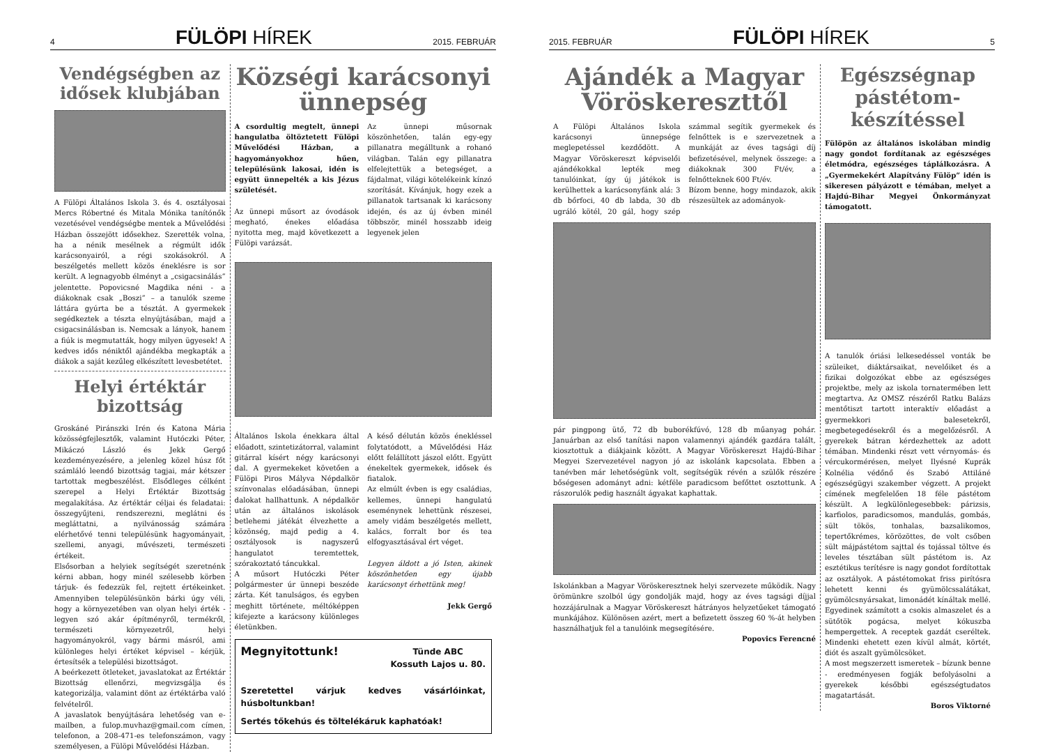4 FÜLÖPI HÍREK 2015. FEBRUÁR
Vendégségben az idősek klubjában
A Fülöpi Általános Iskola 3. és 4. osztályosai Mercs Róbertné és Mitala Mónika tanítónők vezetésével vendégségbe mentek a Művelődési Házban összejött idősekhez. Szerették volna, ha a nénik mesélnek a régmúlt idők karácsonyairól, a régi szokásokról. A beszélgetés mellett közös éneklésre is sor került. A legnagyobb élményt a „csigacsinálás” jelentette. Popovicsné Magdika néni - a diákoknak csak „Boszi” – a tanulók szeme láttára gyúrta be a tésztát. A gyermekek segédkeztek a tészta elnyújtásában, majd a csigacsinálásban is. Nemcsak a lányok, hanem a fiúk is megmutatták, hogy milyen ügyesek! A kedves idős néniktől ajándékba megkapták a diákok a saját kezűleg elkészített levesbetétet.
Helyi értéktár bizottság
Groskáné Piránszki Irén és Katona Mária közösségfejlesztők, valamint Hutóczki Péter, Mikáczó László és Jekk Gergő kezdeményezésére, a jelenleg közel húsz főt számláló leendő bizottság tagjai, már kétszer tartottak megbeszélést. Elsődleges célként szerepel a Helyi Értéktár Bizottság megalakítása. Az értéktár céljai és feladatai: összegyűjteni, rendszerezni, meglátni és megláttatni, a nyilvánosság számára elérhetővé tenni településünk hagyományait, szellemi, anyagi, művészeti, természeti értékeit.
Elsősorban a helyiek segítségét szeretnénk kérni abban, hogy minél szélesebb körben tárjuk- és fedezzük fel, rejtett értékeinket. Amennyiben településünkön bárki úgy véli, hogy a környezetében van olyan helyi érték - legyen szó akár építményről, termékről, természeti környezetről, helyi hagyományokról, vagy bármi másról, ami különleges helyi értéket képvisel – kérjük, értesítsék a települési bizottságot.
A beérkezett ötleteket, javaslatokat az Értéktár Bizottság ellenőrzi, megvizsgálja és kategorizálja, valamint dönt az értéktárba való felvételről.
A javaslatok benyújtására lehetőség van e-mailben, a fulop.muvhaz@gmail.com címen, telefonon, a 208-471-es telefonszámon, vagy személyesen, a Fülöpi Művelődési Házban.
Községi karácsonyi ünnepség
A csordultig megtelt, ünnepi hangulatba öltöztetett Fülöpi Művelődési Házban, a hagyományokhoz hűen, településünk lakosai, idén is együtt ünnepelték a kis Jézus születését.
Az ünnepi műsort az óvodások megható, énekes előadása nyitotta meg, majd következett a Fülöpi varázsát.
Az ünnepi műsornak köszönhetően, talán egy-egy pillanatra megálltunk a rohanó világban. Talán egy pillanatra elfelejtettük a betegséget, a fájdalmat, világi kötelékeink kínzó szorítását. Kívánjuk, hogy ezek a pillanatok tartsanak ki karácsony idején, és az új évben minél többször, minél hosszabb ideig legyenek jelen
Általános Iskola énekkara által előadott, szintetizátorral, valamint gitárral kísért négy karácsonyi dal. A gyermekeket követően a Fülöpi Piros Mályva Népdalkör színvonalas előadásában, ünnepi dalokat hallhattunk. A népdalkör után az általános iskolások betlehemi játékát élvezhette a közönség, majd pedig a 4. osztályosok is nagyszerű hangulatot teremtettek, szórakoztató táncukkal.
A műsort Hutóczki Péter polgármester úr ünnepi beszéde zárta. Két tanulságos, és egyben meghitt története, méltóképpen kifejezte a karácsony különleges életünkben.
A késő délután közös énekléssel folytatódott, a Művelődési Ház előtt felállított jászol előtt. Együtt énekeltek gyermekek, idősek és fiatalok.
Az elmúlt évben is egy családias, kellemes, ünnepi hangulatú eseménynek lehettünk részesei, amely vidám beszélgetés mellett, kalács, forralt bor és tea elfogyasztásával ért véget.
Legyen áldott a jó Isten, akinek köszönhetően egy újabb karácsonyt érhettünk meg!
Jekk Gergő
Megnyitottunk! Tünde ABC
Kossuth Lajos u. 80.
Szeretettel várjuk kedves vásárlóinkat, húsboltunkban!
Sertés tőkehús és töltelékáruk kaphatóak!
2015. FEBRUÁR FÜLÖPI HÍREK 5
Ajándék a Magyar Vöröskereszttől
A Fülöpi Általános Iskola karácsonyi ünnepsége meglepetéssel kezdődött. A Magyar Vöröskereszt képviselői ajándékokkal lepték meg tanulóinkat, így új játékok is kerülhettek a karácsonyfánk alá: 3 db bőrfoci, 40 db labda, 30 db ugráló kötél, 20 gál, hogy szép számmal segítik gyermekek és felnőttek is e szervezetnek a munkáját az éves tagsági díj befizetésével, melynek összege: a diákoknak 300 Ft/év, a felnőtteknek 600 Ft/év.
Bízom benne, hogy mindazok, akik részesültek az adományok-
pár pingpong ütő, 72 db buborékfúvó, 128 db műanyag pohár. Januárban az első tanítási napon valamennyi ajándék gazdára talált, kiosztottuk a diákjaink között. A Magyar Vöröskereszt Hajdú-Bihar Megyei Szervezetével nagyon jó az iskolánk kapcsolata. Ebben a tanévben már lehetőségünk volt, segítségük révén a szülők részére bőségesen adományt adni: kétféle paradicsom befőttet osztottunk. A rászorulók pedig használt ágyakat kaphattak.
Iskolánkban a Magyar Vöröskeresztnek helyi szervezete működik. Nagy örömünkre szolból úgy gondolják majd, hogy az éves tagsági díjjal hozzájárulnak a Magyar Vöröskereszt hátrányos helyzetűeket támogató munkájához. Különösen azért, mert a befizetett összeg 60 %-át helyben használhatjuk fel a tanulóink megsegítésére.
Popovics Ferencné
Egészségnap pástétom-készítéssel
Fülöpön az általános iskolában mindig nagy gondot fordítanak az egészséges életmódra, egészséges táplálkozásra. A „Gyermekekért Alapítvány Fülöp” idén is sikeresen pályázott e témában, melyet a Hajdú-Bihar Megyei Önkormányzat támogatott.
A tanulók óriási lelkesedéssel vonták be szüleiket, diáktársaikat, nevelőiket és a fizikai dolgozókat ebbe az egészséges projektbe, mely az iskola tornatermében lett megtartva. Az OMSZ részéről Ratku Balázs mentőtiszt tartott interaktív előadást a gyermekkori balesetekről, megbetegedésekről és a megelőzésről. A gyerekek bátran kérdezhettek az adott témában. Mindenki részt vett vérnyomás- és vércukormérésen, melyet Ilyésné Kuprák Kolnélia védőnő és Szabó Attiláné egészségügyi szakember végzett. A projekt címének megfelelően 18 féle pástétom készült. A legkülönlegesebbek: párizsis, karfiolos, paradicsomos, mandulás, gombás, sült tökös, tonhalas, bazsalikomos, tepertőkrémes, körözöttes, de volt csőben sült májpástétom sajttal és tojással töltve és leveles tésztában sült pástétom is. Az esztétikus terítésre is nagy gondot fordítottak az osztályok. A pástétomokat friss pirítósra lehetett kenni és gyümölcssalátákat, gyümölcsnyársakat, limonádét kínáltak mellé. Egyedinek számított a csokis almaszelet és a sütőtök pogácsa, melyet kókuszba hempergettek. A receptek gazdát cseréltek. Mindenki ehetett ezen kívül almát, körtét, diót és aszalt gyümölcsöket.
A most megszerzett ismeretek – bízunk benne - eredményesen fogják befolyásolni a gyerekek későbbi egészségtudatos magatartását.
Boros Viktorné